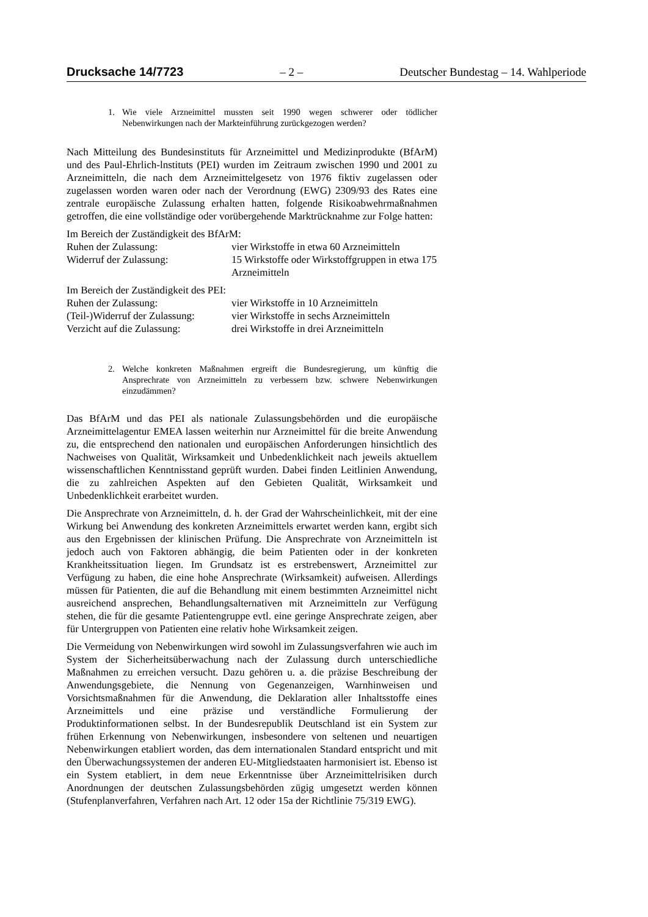Drucksache 14/7723 – 2 – Deutscher Bundestag – 14. Wahlperiode
1. Wie viele Arzneimittel mussten seit 1990 wegen schwerer oder tödlicher Nebenwirkungen nach der Markteinführung zurückgezogen werden?
Nach Mitteilung des Bundesinstituts für Arzneimittel und Medizinprodukte (BfArM) und des Paul-Ehrlich-lnstituts (PEI) wurden im Zeitraum zwischen 1990 und 2001 zu Arzneimitteln, die nach dem Arzneimittelgesetz von 1976 fiktiv zugelassen oder zugelassen worden waren oder nach der Verordnung (EWG) 2309/93 des Rates eine zentrale europäische Zulassung erhalten hatten, folgende Risikoabwehrmaßnahmen getroffen, die eine vollständige oder vorübergehende Marktrücknahme zur Folge hatten:
Im Bereich der Zuständigkeit des BfArM:
| Ruhen der Zulassung: | vier Wirkstoffe in etwa 60 Arzneimitteln |
| Widerruf der Zulassung: | 15 Wirkstoffe oder Wirkstoffgruppen in etwa 175 Arzneimitteln |
Im Bereich der Zuständigkeit des PEI:
| Ruhen der Zulassung: | vier Wirkstoffe in 10 Arzneimitteln |
| (Teil-)Widerruf der Zulassung: | vier Wirkstoffe in sechs Arzneimitteln |
| Verzicht auf die Zulassung: | drei Wirkstoffe in drei Arzneimitteln |
2. Welche konkreten Maßnahmen ergreift die Bundesregierung, um künftig die Ansprechrate von Arzneimitteln zu verbessern bzw. schwere Nebenwirkungen einzudämmen?
Das BfArM und das PEI als nationale Zulassungsbehörden und die europäische Arzneimittelagentur EMEA lassen weiterhin nur Arzneimittel für die breite Anwendung zu, die entsprechend den nationalen und europäischen Anforderungen hinsichtlich des Nachweises von Qualität, Wirksamkeit und Unbedenklichkeit nach jeweils aktuellem wissenschaftlichen Kenntnisstand geprüft wurden. Dabei finden Leitlinien Anwendung, die zu zahlreichen Aspekten auf den Gebieten Qualität, Wirksamkeit und Unbedenklichkeit erarbeitet wurden.
Die Ansprechrate von Arzneimitteln, d. h. der Grad der Wahrscheinlichkeit, mit der eine Wirkung bei Anwendung des konkreten Arzneimittels erwartet werden kann, ergibt sich aus den Ergebnissen der klinischen Prüfung. Die Ansprechrate von Arzneimitteln ist jedoch auch von Faktoren abhängig, die beim Patienten oder in der konkreten Krankheitssituation liegen. Im Grundsatz ist es erstrebenswert, Arzneimittel zur Verfügung zu haben, die eine hohe Ansprechrate (Wirksamkeit) aufweisen. Allerdings müssen für Patienten, die auf die Behandlung mit einem bestimmten Arzneimittel nicht ausreichend ansprechen, Behandlungsalternativen mit Arzneimitteln zur Verfügung stehen, die für die gesamte Patientengruppe evtl. eine geringe Ansprechrate zeigen, aber für Untergruppen von Patienten eine relativ hohe Wirksamkeit zeigen.
Die Vermeidung von Nebenwirkungen wird sowohl im Zulassungsverfahren wie auch im System der Sicherheitsüberwachung nach der Zulassung durch unterschiedliche Maßnahmen zu erreichen versucht. Dazu gehören u. a. die präzise Beschreibung der Anwendungsgebiete, die Nennung von Gegenanzeigen, Warnhinweisen und Vorsichtsmaßnahmen für die Anwendung, die Deklaration aller Inhaltsstoffe eines Arzneimittels und eine präzise und verständliche Formulierung der Produktinformationen selbst. In der Bundesrepublik Deutschland ist ein System zur frühen Erkennung von Nebenwirkungen, insbesondere von seltenen und neuartigen Nebenwirkungen etabliert worden, das dem internationalen Standard entspricht und mit den Überwachungssystemen der anderen EU-Mitgliedstaaten harmonisiert ist. Ebenso ist ein System etabliert, in dem neue Erkenntnisse über Arzneimittelrisiken durch Anordnungen der deutschen Zulassungsbehörden zügig umgesetzt werden können (Stufenplanverfahren, Verfahren nach Art. 12 oder 15a der Richtlinie 75/319 EWG).